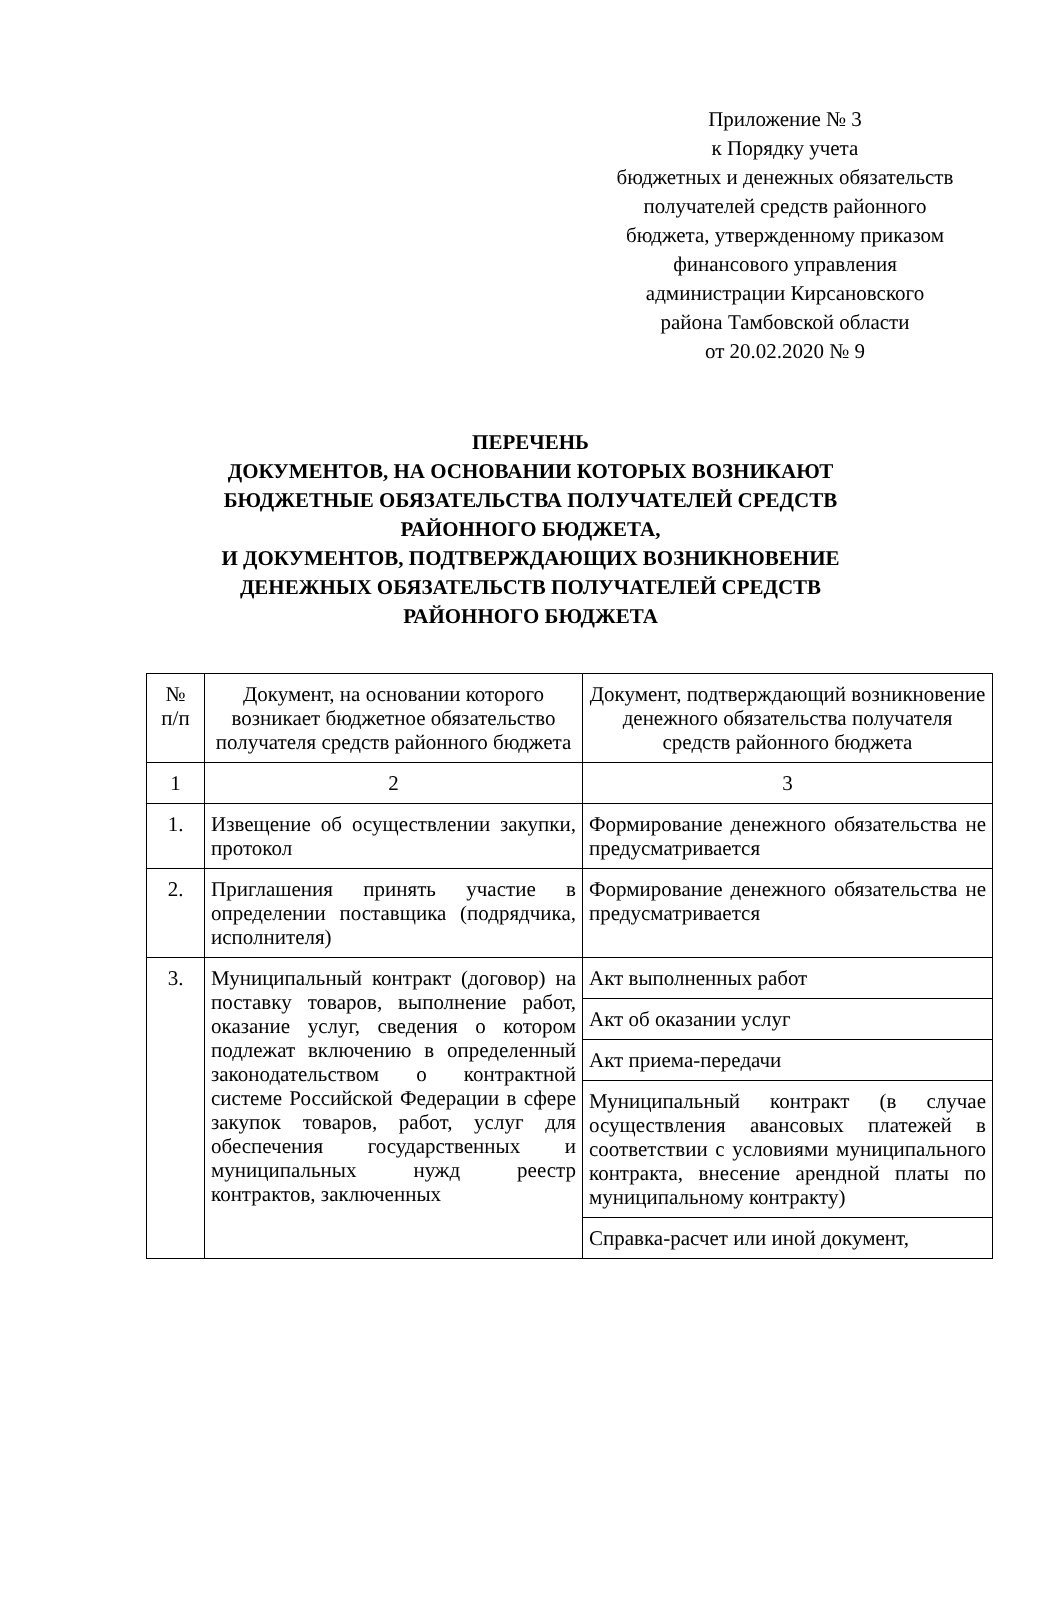Приложение № 3
к Порядку учета
бюджетных и денежных обязательств
получателей средств районного
бюджета, утвержденному приказом
финансового управления
администрации Кирсановского
района Тамбовской области
от 20.02.2020 № 9
ПЕРЕЧЕНЬ
ДОКУМЕНТОВ, НА ОСНОВАНИИ КОТОРЫХ ВОЗНИКАЮТ
БЮДЖЕТНЫЕ ОБЯЗАТЕЛЬСТВА ПОЛУЧАТЕЛЕЙ СРЕДСТВ
РАЙОННОГО БЮДЖЕТА,
И ДОКУМЕНТОВ, ПОДТВЕРЖДАЮЩИХ ВОЗНИКНОВЕНИЕ
ДЕНЕЖНЫХ ОБЯЗАТЕЛЬСТВ ПОЛУЧАТЕЛЕЙ СРЕДСТВ
РАЙОННОГО БЮДЖЕТА
| № п/п | Документ, на основании которого возникает бюджетное обязательство получателя средств районного бюджета | Документ, подтверждающий возникновение денежного обязательства получателя средств районного бюджета |
| --- | --- | --- |
| 1 | 2 | 3 |
| 1. | Извещение об осуществлении закупки, протокол | Формирование денежного обязательства не предусматривается |
| 2. | Приглашения принять участие в определении поставщика (подрядчика, исполнителя) | Формирование денежного обязательства не предусматривается |
| 3. | Муниципальный контракт (договор) на поставку товаров, выполнение работ, оказание услуг, сведения о котором подлежат включению в определенный законодательством о контрактной системе Российской Федерации в сфере закупок товаров, работ, услуг для обеспечения государственных и муниципальных нужд реестр контрактов, заключенных | Акт выполненных работ |
| | | Акт об оказании услуг |
| | | Акт приема-передачи |
| | | Муниципальный контракт (в случае осуществления авансовых платежей в соответствии с условиями муниципального контракта, внесение арендной платы по муниципальному контракту) |
| | | Справка-расчет или иной документ, |